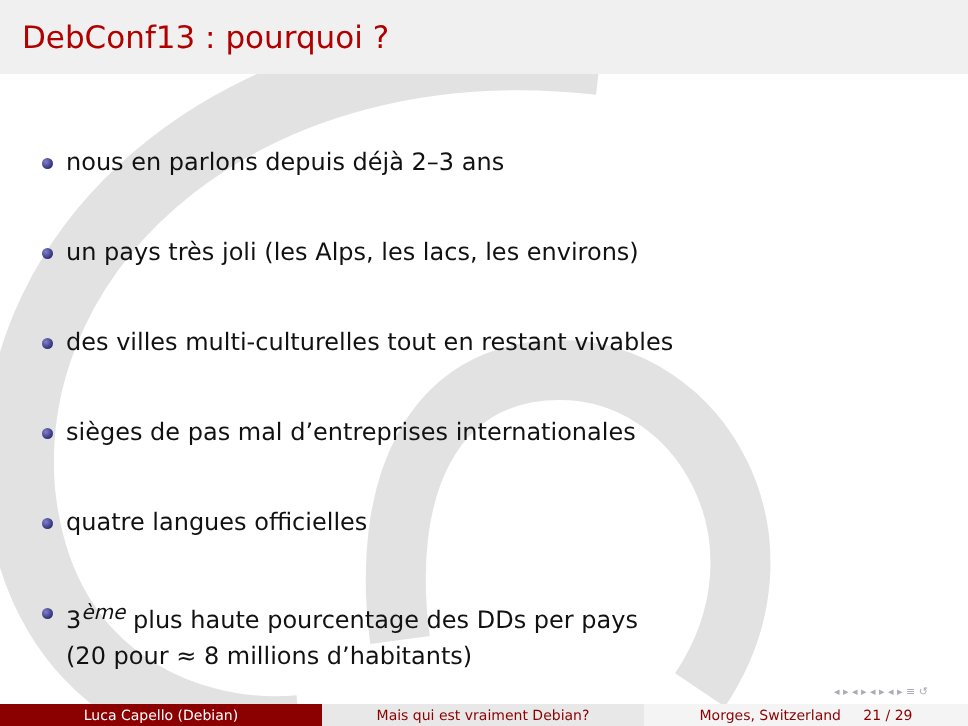DebConf13 : pourquoi ?
nous en parlons depuis déjà 2–3 ans
un pays très joli (les Alps, les lacs, les environs)
des villes multi-culturelles tout en restant vivables
sièges de pas mal d’entreprises internationales
quatre langues officielles
3<sup>ème</sup> plus haute pourcentage des DDs per pays
(20 pour ≈ 8 millions d’habitants)
◂ ▸ ◂ ▸ ◂ ▸ ◂ ▸ ≡ ↺
Luca Capello (Debian) Mais qui est vraiment Debian? Morges, Switzerland 21 / 29